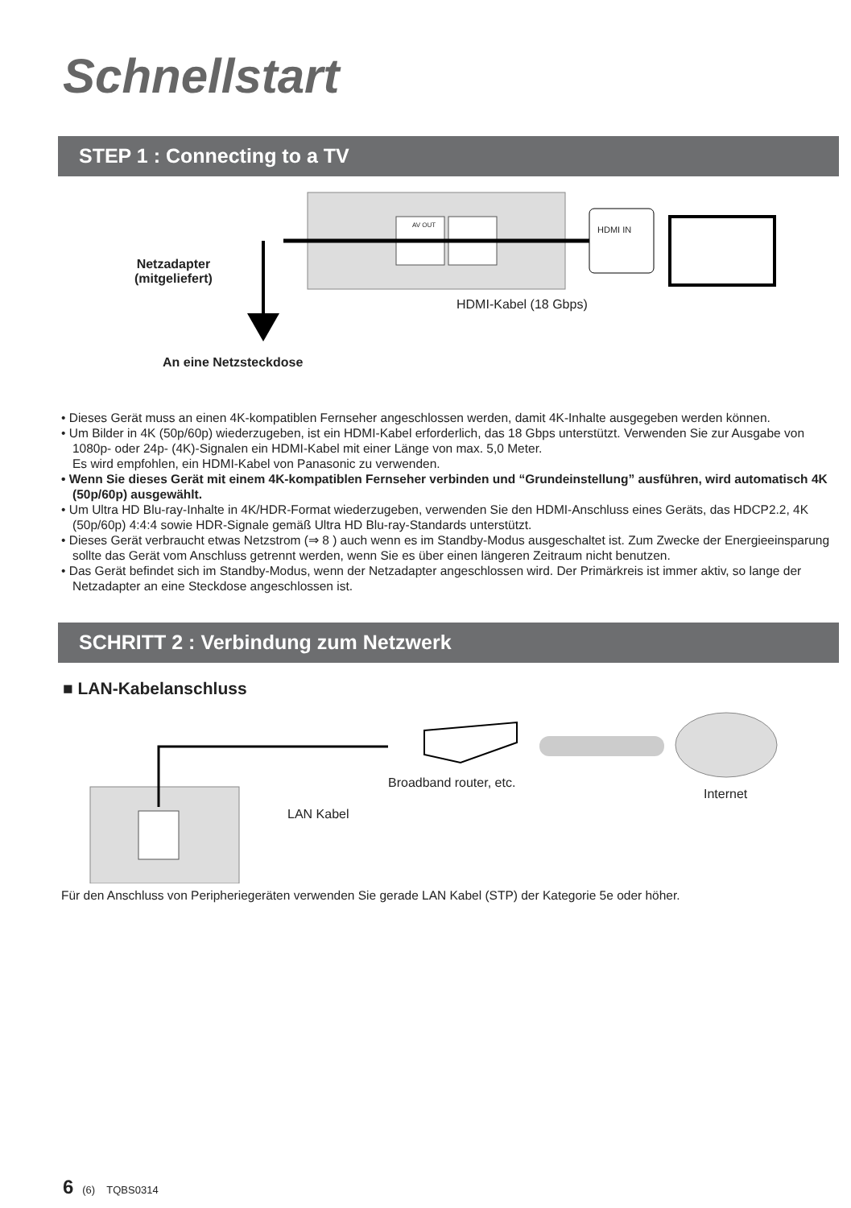Schnellstart
STEP 1 : Connecting to a TV
Netzadapter
(mitgeliefert)
AV OUT HDMI IN
HDMI-Kabel (18 Gbps)
An eine Netzsteckdose
• Dieses Gerät muss an einen 4K-kompatiblen Fernseher angeschlossen werden, damit 4K-Inhalte ausgegeben werden können.
• Um Bilder in 4K (50p/60p) wiederzugeben, ist ein HDMI-Kabel erforderlich, das 18 Gbps unterstützt. Verwenden Sie zur Ausgabe von 1080p- oder 24p- (4K)-Signalen ein HDMI-Kabel mit einer Länge von max. 5,0 Meter.
Es wird empfohlen, ein HDMI-Kabel von Panasonic zu verwenden.
• Wenn Sie dieses Gerät mit einem 4K-kompatiblen Fernseher verbinden und “Grundeinstellung” ausführen, wird automatisch 4K (50p/60p) ausgewählt.
• Um Ultra HD Blu-ray-Inhalte in 4K/HDR-Format wiederzugeben, verwenden Sie den HDMI-Anschluss eines Geräts, das HDCP2.2, 4K (50p/60p) 4:4:4 sowie HDR-Signale gemäß Ultra HD Blu-ray-Standards unterstützt.
• Dieses Gerät verbraucht etwas Netzstrom (⇒ 8 ) auch wenn es im Standby-Modus ausgeschaltet ist. Zum Zwecke der Energieeinsparung sollte das Gerät vom Anschluss getrennt werden, wenn Sie es über einen längeren Zeitraum nicht benutzen.
• Das Gerät befindet sich im Standby-Modus, wenn der Netzadapter angeschlossen wird. Der Primärkreis ist immer aktiv, so lange der Netzadapter an eine Steckdose angeschlossen ist.
SCHRITT 2 : Verbindung zum Netzwerk
■ LAN-Kabelanschluss
Broadband router, etc.
Internet
LAN Kabel
Für den Anschluss von Peripheriegeräten verwenden Sie gerade LAN Kabel (STP) der Kategorie 5e oder höher.
6 (6) TQBS0314